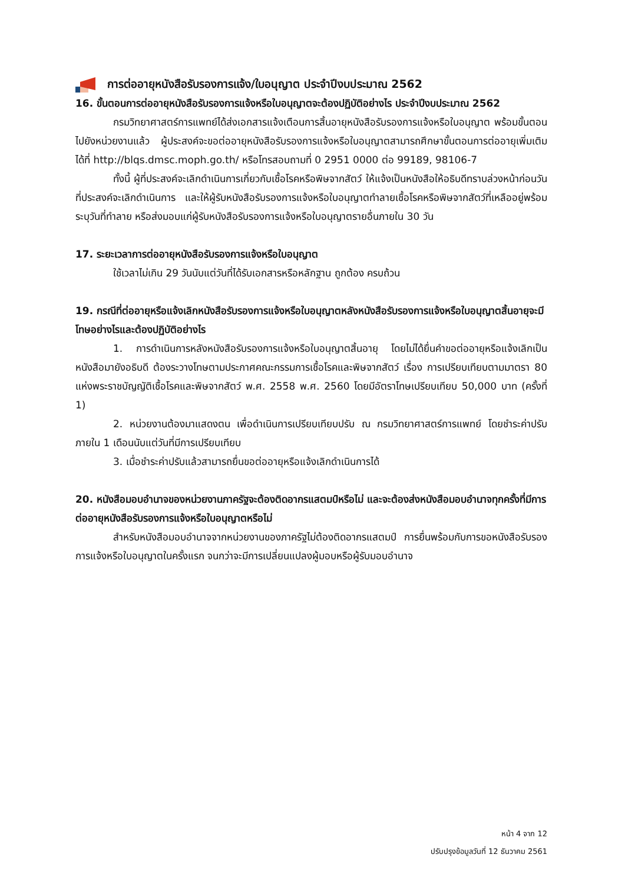การต่ออายุหนังสือรับรองการแจ้ง/ใบอนุญาต ประจำปีงบประมาณ 2562
16. ขั้นตอนการต่ออายุหนังสือรับรองการแจ้งหรือใบอนุญาตจะต้องปฏิบัติอย่างไร ประจำปีงบประมาณ 2562
กรมวิทยาศาสตร์การแพทย์ได้ส่งเอกสารแจ้งเตือนการสิ้นอายุหนังสือรับรองการแจ้งหรือใบอนุญาต พร้อมขั้นตอนไปยังหน่วยงานแล้ว ผู้ประสงค์จะขอต่ออายุหนังสือรับรองการแจ้งหรือใบอนุญาตสามารถศึกษาขั้นตอนการต่ออายุเพิ่มเติมได้ที่ http://blqs.dmsc.moph.go.th/ หรือโทรสอบถามที่ 0 2951 0000 ต่อ 99189, 98106-7
ทั้งนี้ ผู้ที่ประสงค์จะเลิกดำเนินการเกี่ยวกับเชื้อโรคหรือพิษจากสัตว์ ให้แจ้งเป็นหนังสือให้อธิบดีทราบล่วงหน้าก่อนวันที่ประสงค์จะเลิกดำเนินการ และให้ผู้รับหนังสือรับรองการแจ้งหรือใบอนุญาตทำลายเชื้อโรคหรือพิษจากสัตว์ที่เหลืออยู่พร้อมระบุวันที่ทำลาย หรือส่งมอบแก่ผู้รับหนังสือรับรองการแจ้งหรือใบอนุญาตรายอื่นภายใน 30 วัน
17. ระยะเวลาการต่ออายุหนังสือรับรองการแจ้งหรือใบอนุญาต
ใช้เวลาไม่เกิน 29 วันนับแต่วันที่ได้รับเอกสารหรือหลักฐาน ถูกต้อง ครบถ้วน
19. กรณีที่ต่ออายุหรือแจ้งเลิกหนังสือรับรองการแจ้งหรือใบอนุญาตหลังหนังสือรับรองการแจ้งหรือใบอนุญาตสิ้นอายุจะมีโทษอย่างไรและต้องปฏิบัติอย่างไร
1. การดำเนินการหลังหนังสือรับรองการแจ้งหรือใบอนุญาตสิ้นอายุ โดยไม่ได้ยื่นคำขอต่ออายุหรือแจ้งเลิกเป็นหนังสือมายังอธิบดี ต้องระวางโทษตามประกาศคณะกรรมการเชื้อโรคและพิษจากสัตว์ เรื่อง การเปรียบเทียบตามมาตรา 80 แห่งพระราชบัญญัติเชื้อโรคและพิษจากสัตว์ พ.ศ. 2558 พ.ศ. 2560 โดยมีอัตราโทษเปรียบเทียบ 50,000 บาท (ครั้งที่ 1)
2. หน่วยงานต้องมาแสดงตน เพื่อดำเนินการเปรียบเทียบปรับ ณ กรมวิทยาศาสตร์การแพทย์ โดยชำระค่าปรับภายใน 1 เดือนนับแต่วันที่มีการเปรียบเทียบ
3. เมื่อชำระค่าปรับแล้วสามารถยื่นขอต่ออายุหรือแจ้งเลิกดำเนินการได้
20. หนังสือมอบอำนาจของหน่วยงานภาครัฐจะต้องติดอากรแสตมป์หรือไม่ และจะต้องส่งหนังสือมอบอำนาจทุกครั้งที่มีการต่ออายุหนังสือรับรองการแจ้งหรือใบอนุญาตหรือไม่
สำหรับหนังสือมอบอำนาจจากหน่วยงานของภาครัฐไม่ต้องติดอากรแสตมป์ การยื่นพร้อมกับการขอหนังสือรับรองการแจ้งหรือใบอนุญาตในครั้งแรก จนกว่าจะมีการเปลี่ยนแปลงผู้มอบหรือผู้รับมอบอำนาจ
หน้า 4 จาก 12
ปรับปรุงข้อมูลวันที่ 12 ธันวาคม 2561